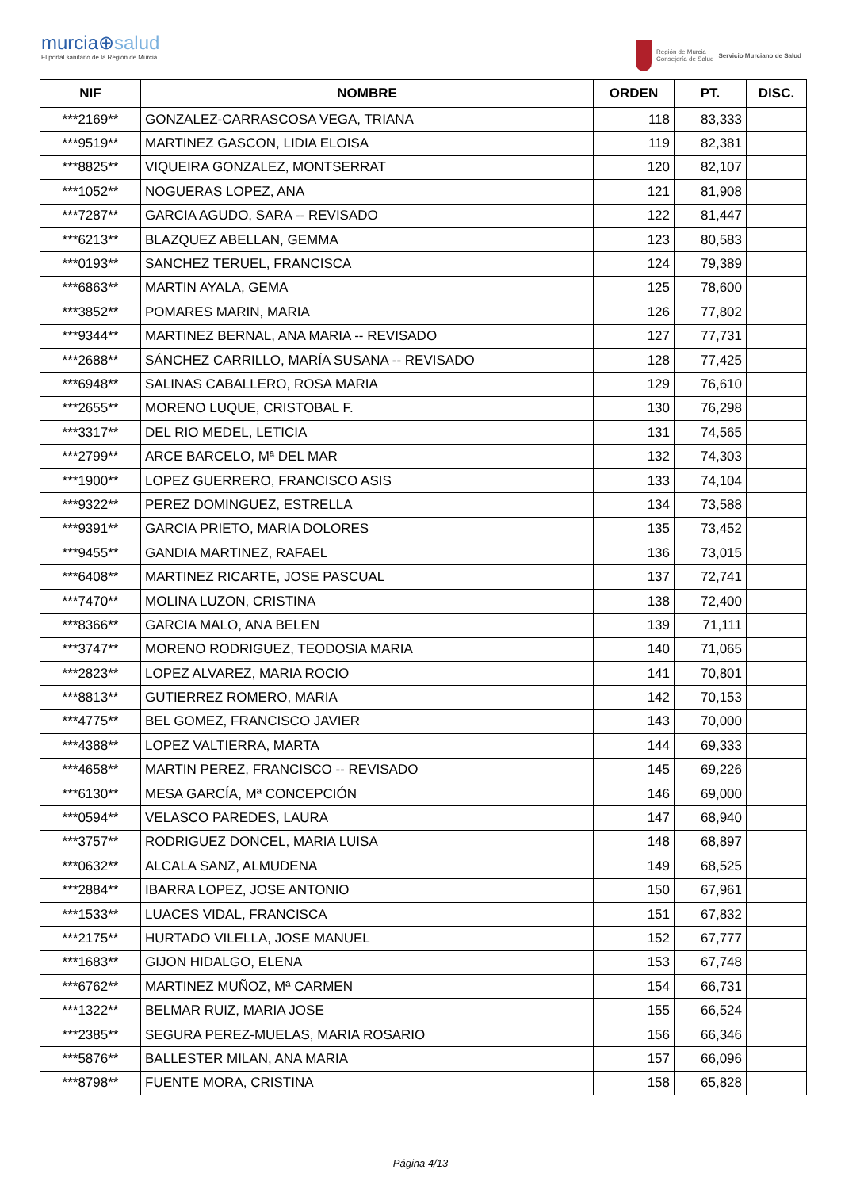murcia⊕salud
El portal sanitario de la Región de Murcia
Región de Murcia
Consejería de Salud
Servicio Murciano de Salud
| NIF | NOMBRE | ORDEN | PT. | DISC. |
| --- | --- | --- | --- | --- |
| ***2169** | GONZALEZ-CARRASCOSA VEGA, TRIANA | 118 | 83,333 | |
| ***9519** | MARTINEZ GASCON, LIDIA ELOISA | 119 | 82,381 | |
| ***8825** | VIQUEIRA GONZALEZ, MONTSERRAT | 120 | 82,107 | |
| ***1052** | NOGUERAS LOPEZ, ANA | 121 | 81,908 | |
| ***7287** | GARCIA AGUDO, SARA -- REVISADO | 122 | 81,447 | |
| ***6213** | BLAZQUEZ ABELLAN, GEMMA | 123 | 80,583 | |
| ***0193** | SANCHEZ TERUEL, FRANCISCA | 124 | 79,389 | |
| ***6863** | MARTIN AYALA, GEMA | 125 | 78,600 | |
| ***3852** | POMARES MARIN, MARIA | 126 | 77,802 | |
| ***9344** | MARTINEZ BERNAL, ANA MARIA -- REVISADO | 127 | 77,731 | |
| ***2688** | SÁNCHEZ CARRILLO, MARÍA SUSANA -- REVISADO | 128 | 77,425 | |
| ***6948** | SALINAS CABALLERO, ROSA MARIA | 129 | 76,610 | |
| ***2655** | MORENO LUQUE, CRISTOBAL F. | 130 | 76,298 | |
| ***3317** | DEL RIO MEDEL, LETICIA | 131 | 74,565 | |
| ***2799** | ARCE BARCELO, Mª DEL MAR | 132 | 74,303 | |
| ***1900** | LOPEZ GUERRERO, FRANCISCO ASIS | 133 | 74,104 | |
| ***9322** | PEREZ DOMINGUEZ, ESTRELLA | 134 | 73,588 | |
| ***9391** | GARCIA PRIETO, MARIA DOLORES | 135 | 73,452 | |
| ***9455** | GANDIA MARTINEZ, RAFAEL | 136 | 73,015 | |
| ***6408** | MARTINEZ RICARTE, JOSE PASCUAL | 137 | 72,741 | |
| ***7470** | MOLINA LUZON, CRISTINA | 138 | 72,400 | |
| ***8366** | GARCIA MALO, ANA BELEN | 139 | 71,111 | |
| ***3747** | MORENO RODRIGUEZ, TEODOSIA MARIA | 140 | 71,065 | |
| ***2823** | LOPEZ ALVAREZ, MARIA ROCIO | 141 | 70,801 | |
| ***8813** | GUTIERREZ ROMERO, MARIA | 142 | 70,153 | |
| ***4775** | BEL GOMEZ, FRANCISCO JAVIER | 143 | 70,000 | |
| ***4388** | LOPEZ VALTIERRA, MARTA | 144 | 69,333 | |
| ***4658** | MARTIN PEREZ, FRANCISCO -- REVISADO | 145 | 69,226 | |
| ***6130** | MESA GARCÍA, Mª CONCEPCIÓN | 146 | 69,000 | |
| ***0594** | VELASCO PAREDES, LAURA | 147 | 68,940 | |
| ***3757** | RODRIGUEZ DONCEL, MARIA LUISA | 148 | 68,897 | |
| ***0632** | ALCALA SANZ, ALMUDENA | 149 | 68,525 | |
| ***2884** | IBARRA LOPEZ, JOSE ANTONIO | 150 | 67,961 | |
| ***1533** | LUACES VIDAL, FRANCISCA | 151 | 67,832 | |
| ***2175** | HURTADO VILELLA, JOSE MANUEL | 152 | 67,777 | |
| ***1683** | GIJON HIDALGO, ELENA | 153 | 67,748 | |
| ***6762** | MARTINEZ MUÑOZ, Mª CARMEN | 154 | 66,731 | |
| ***1322** | BELMAR RUIZ, MARIA JOSE | 155 | 66,524 | |
| ***2385** | SEGURA PEREZ-MUELAS, MARIA ROSARIO | 156 | 66,346 | |
| ***5876** | BALLESTER MILAN, ANA MARIA | 157 | 66,096 | |
| ***8798** | FUENTE MORA, CRISTINA | 158 | 65,828 | |
Página 4/13